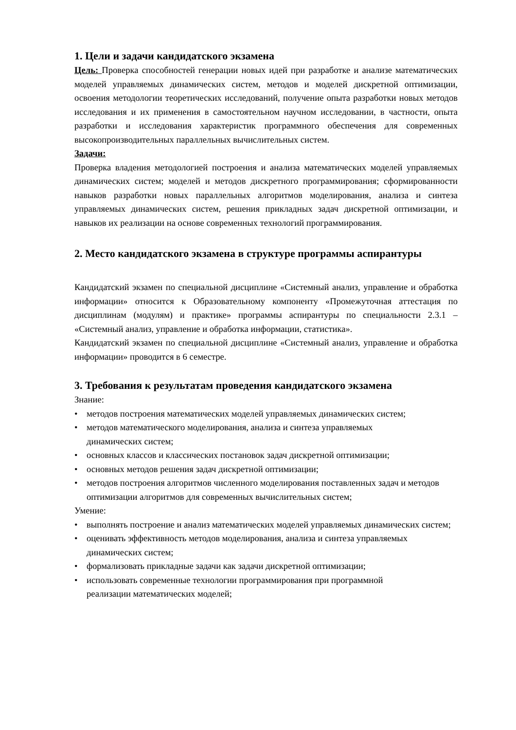1. Цели и задачи кандидатского экзамена
Цель: Проверка способностей генерации новых идей при разработке и анализе математических моделей управляемых динамических систем, методов и моделей дискретной оптимизации, освоения методологии теоретических исследований, получение опыта разработки новых методов исследования и их применения в самостоятельном научном исследовании, в частности, опыта разработки и исследования характеристик программного обеспечения для современных высокопроизводительных параллельных вычислительных систем.
Задачи:
Проверка владения методологией построения и анализа математических моделей управляемых динамических систем; моделей и методов дискретного программирования; сформированности навыков разработки новых параллельных алгоритмов моделирования, анализа и синтеза управляемых динамических систем, решения прикладных задач дискретной оптимизации, и навыков их реализации на основе современных технологий программирования.
2. Место кандидатского экзамена в структуре программы аспирантуры
Кандидатский экзамен по специальной дисциплине «Системный анализ, управление и обработка информации» относится к Образовательному компоненту «Промежуточная аттестация по дисциплинам (модулям) и практике» программы аспирантуры по специальности 2.3.1 – «Системный анализ, управление и обработка информации, статистика».
Кандидатский экзамен по специальной дисциплине «Системный анализ, управление и обработка информации» проводится в 6 семестре.
3. Требования к результатам проведения кандидатского экзамена
Знание:
• методов построения математических моделей управляемых динамических систем;
• методов математического моделирования, анализа и синтеза управляемых
динамических систем;
• основных классов и классических постановок задач дискретной оптимизации;
• основных методов решения задач дискретной оптимизации;
• методов построения алгоритмов численного моделирования поставленных задач и методов оптимизации алгоритмов для современных вычислительных систем;
Умение:
• выполнять построение и анализ математических моделей управляемых динамических систем;
• оценивать эффективность методов моделирования, анализа и синтеза управляемых
динамических систем;
• формализовать прикладные задачи как задачи дискретной оптимизации;
• использовать современные технологии программирования при программной
реализации математических моделей;